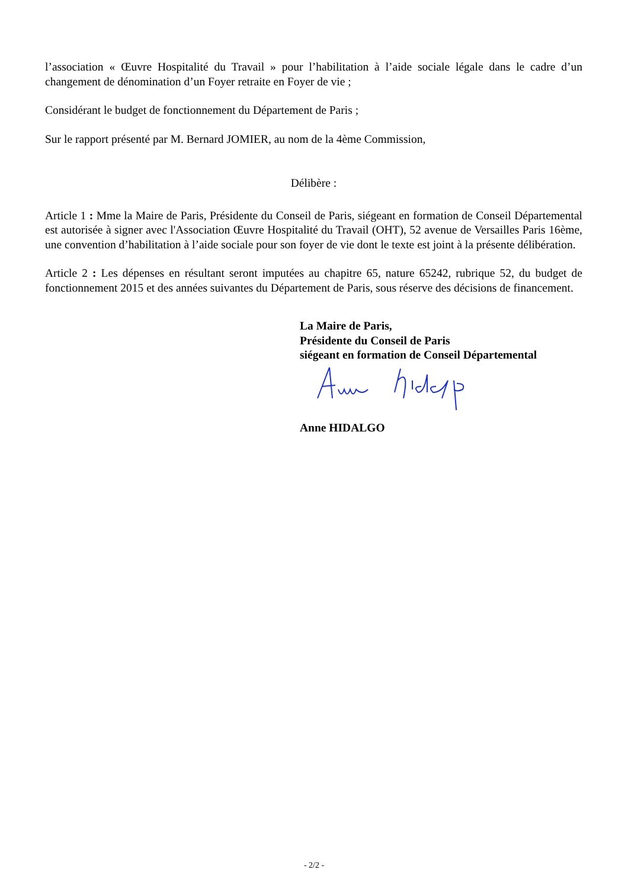l’association « Œuvre Hospitalité du Travail » pour l’habilitation à l’aide sociale légale dans le cadre d’un changement de dénomination d’un Foyer retraite en Foyer de vie ;
Considérant le budget de fonctionnement du Département de Paris ;
Sur le rapport présenté par M. Bernard JOMIER, au nom de la 4ème Commission,
Délibère :
Article 1 : Mme la Maire de Paris, Présidente du Conseil de Paris, siégeant en formation de Conseil Départemental est autorisée à signer avec l'Association Œuvre Hospitalité du Travail (OHT), 52 avenue de Versailles Paris 16ème, une convention d’habilitation à l’aide sociale pour son foyer de vie dont le texte est joint à la présente délibération.
Article 2 : Les dépenses en résultant seront imputées au chapitre 65, nature 65242, rubrique 52, du budget de fonctionnement 2015 et des années suivantes du Département de Paris, sous réserve des décisions de financement.
La Maire de Paris,
Présidente du Conseil de Paris
siégeant en formation de Conseil Départemental
Anne HIDALGO
- 2/2 -